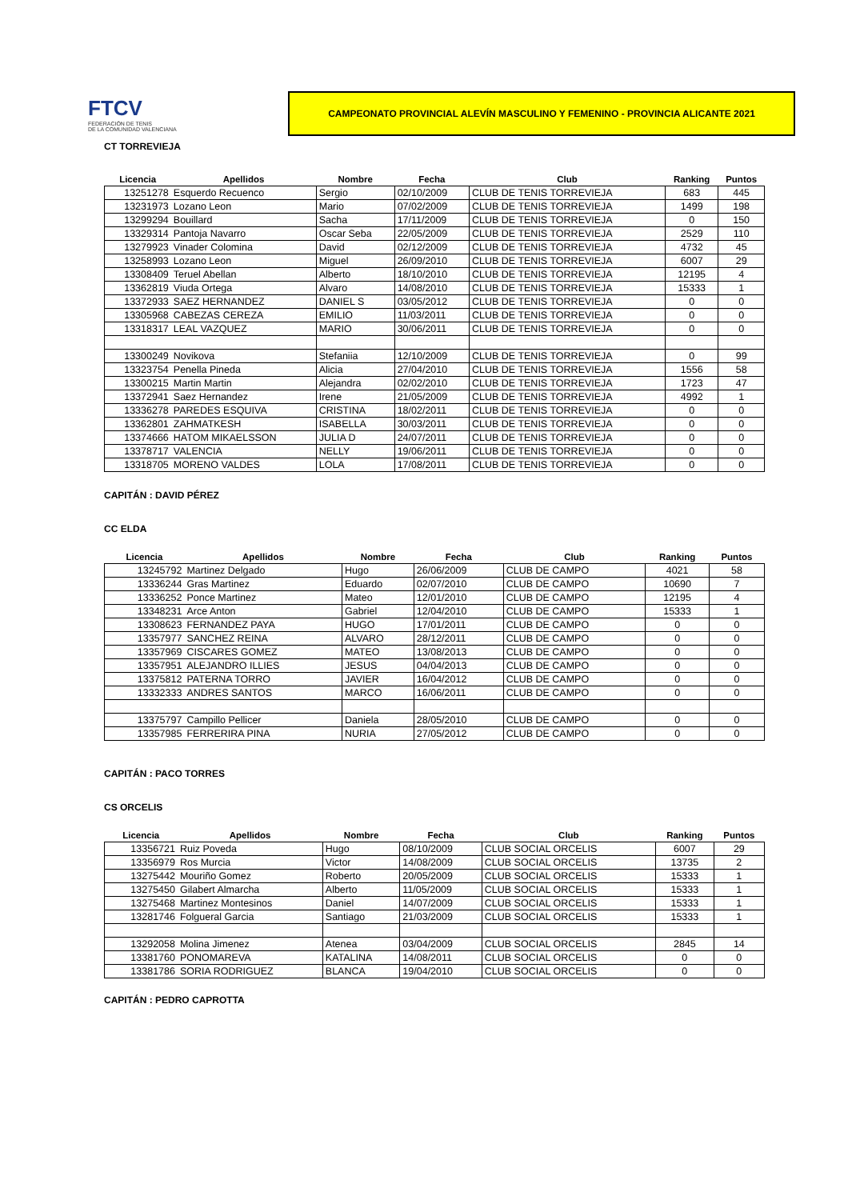FTCV
FEDERACIÓN DE TENIS
DE LA COMUNIDAD VALENCIANA
CAMPEONATO PROVINCIAL ALEVÍN MASCULINO Y FEMENINO - PROVINCIA ALICANTE 2021
CT TORREVIEJA
| Licencia | Apellidos | Nombre | Fecha | Club | Ranking | Puntos |
| --- | --- | --- | --- | --- | --- | --- |
| 13251278 | Esquerdo Recuenco | Sergio | 02/10/2009 | CLUB DE TENIS TORREVIEJA | 683 | 445 |
| 13231973 | Lozano Leon | Mario | 07/02/2009 | CLUB DE TENIS TORREVIEJA | 1499 | 198 |
| 13299294 | Bouillard | Sacha | 17/11/2009 | CLUB DE TENIS TORREVIEJA | 0 | 150 |
| 13329314 | Pantoja Navarro | Oscar Seba | 22/05/2009 | CLUB DE TENIS TORREVIEJA | 2529 | 110 |
| 13279923 | Vinader Colomina | David | 02/12/2009 | CLUB DE TENIS TORREVIEJA | 4732 | 45 |
| 13258993 | Lozano Leon | Miguel | 26/09/2010 | CLUB DE TENIS TORREVIEJA | 6007 | 29 |
| 13308409 | Teruel Abellan | Alberto | 18/10/2010 | CLUB DE TENIS TORREVIEJA | 12195 | 4 |
| 13362819 | Viuda Ortega | Alvaro | 14/08/2010 | CLUB DE TENIS TORREVIEJA | 15333 | 1 |
| 13372933 | SAEZ HERNANDEZ | DANIEL S | 03/05/2012 | CLUB DE TENIS TORREVIEJA | 0 | 0 |
| 13305968 | CABEZAS CEREZA | EMILIO | 11/03/2011 | CLUB DE TENIS TORREVIEJA | 0 | 0 |
| 13318317 | LEAL VAZQUEZ | MARIO | 30/06/2011 | CLUB DE TENIS TORREVIEJA | 0 | 0 |
| 13300249 | Novikova | Stefaniia | 12/10/2009 | CLUB DE TENIS TORREVIEJA | 0 | 99 |
| 13323754 | Penella Pineda | Alicia | 27/04/2010 | CLUB DE TENIS TORREVIEJA | 1556 | 58 |
| 13300215 | Martin Martin | Alejandra | 02/02/2010 | CLUB DE TENIS TORREVIEJA | 1723 | 47 |
| 13372941 | Saez Hernandez | Irene | 21/05/2009 | CLUB DE TENIS TORREVIEJA | 4992 | 1 |
| 13336278 | PAREDES ESQUIVA | CRISTINA | 18/02/2011 | CLUB DE TENIS TORREVIEJA | 0 | 0 |
| 13362801 | ZAHMATKESH | ISABELLA | 30/03/2011 | CLUB DE TENIS TORREVIEJA | 0 | 0 |
| 13374666 | HATOM MIKAELSSON | JULIA D | 24/07/2011 | CLUB DE TENIS TORREVIEJA | 0 | 0 |
| 13378717 | VALENCIA | NELLY | 19/06/2011 | CLUB DE TENIS TORREVIEJA | 0 | 0 |
| 13318705 | MORENO VALDES | LOLA | 17/08/2011 | CLUB DE TENIS TORREVIEJA | 0 | 0 |
CAPITÁN : DAVID PÉREZ
CC ELDA
| Licencia | Apellidos | Nombre | Fecha | Club | Ranking | Puntos |
| --- | --- | --- | --- | --- | --- | --- |
| 13245792 | Martinez Delgado | Hugo | 26/06/2009 | CLUB DE CAMPO | 4021 | 58 |
| 13336244 | Gras Martinez | Eduardo | 02/07/2010 | CLUB DE CAMPO | 10690 | 7 |
| 13336252 | Ponce Martinez | Mateo | 12/01/2010 | CLUB DE CAMPO | 12195 | 4 |
| 13348231 | Arce Anton | Gabriel | 12/04/2010 | CLUB DE CAMPO | 15333 | 1 |
| 13308623 | FERNANDEZ PAYA | HUGO | 17/01/2011 | CLUB DE CAMPO | 0 | 0 |
| 13357977 | SANCHEZ REINA | ALVARO | 28/12/2011 | CLUB DE CAMPO | 0 | 0 |
| 13357969 | CISCARES GOMEZ | MATEO | 13/08/2013 | CLUB DE CAMPO | 0 | 0 |
| 13357951 | ALEJANDRO ILLIES | JESUS | 04/04/2013 | CLUB DE CAMPO | 0 | 0 |
| 13375812 | PATERNA TORRO | JAVIER | 16/04/2012 | CLUB DE CAMPO | 0 | 0 |
| 13332333 | ANDRES SANTOS | MARCO | 16/06/2011 | CLUB DE CAMPO | 0 | 0 |
| 13375797 | Campillo Pellicer | Daniela | 28/05/2010 | CLUB DE CAMPO | 0 | 0 |
| 13357985 | FERRERIRA PINA | NURIA | 27/05/2012 | CLUB DE CAMPO | 0 | 0 |
CAPITÁN : PACO TORRES
CS ORCELIS
| Licencia | Apellidos | Nombre | Fecha | Club | Ranking | Puntos |
| --- | --- | --- | --- | --- | --- | --- |
| 13356721 | Ruiz Poveda | Hugo | 08/10/2009 | CLUB SOCIAL ORCELIS | 6007 | 29 |
| 13356979 | Ros Murcia | Victor | 14/08/2009 | CLUB SOCIAL ORCELIS | 13735 | 2 |
| 13275442 | Mouriño Gomez | Roberto | 20/05/2009 | CLUB SOCIAL ORCELIS | 15333 | 1 |
| 13275450 | Gilabert Almarcha | Alberto | 11/05/2009 | CLUB SOCIAL ORCELIS | 15333 | 1 |
| 13275468 | Martinez Montesinos | Daniel | 14/07/2009 | CLUB SOCIAL ORCELIS | 15333 | 1 |
| 13281746 | Folgueral Garcia | Santiago | 21/03/2009 | CLUB SOCIAL ORCELIS | 15333 | 1 |
| 13292058 | Molina Jimenez | Atenea | 03/04/2009 | CLUB SOCIAL ORCELIS | 2845 | 14 |
| 13381760 | PONOMAREVA | KATALINA | 14/08/2011 | CLUB SOCIAL ORCELIS | 0 | 0 |
| 13381786 | SORIA RODRIGUEZ | BLANCA | 19/04/2010 | CLUB SOCIAL ORCELIS | 0 | 0 |
CAPITÁN : PEDRO CAPROTTA